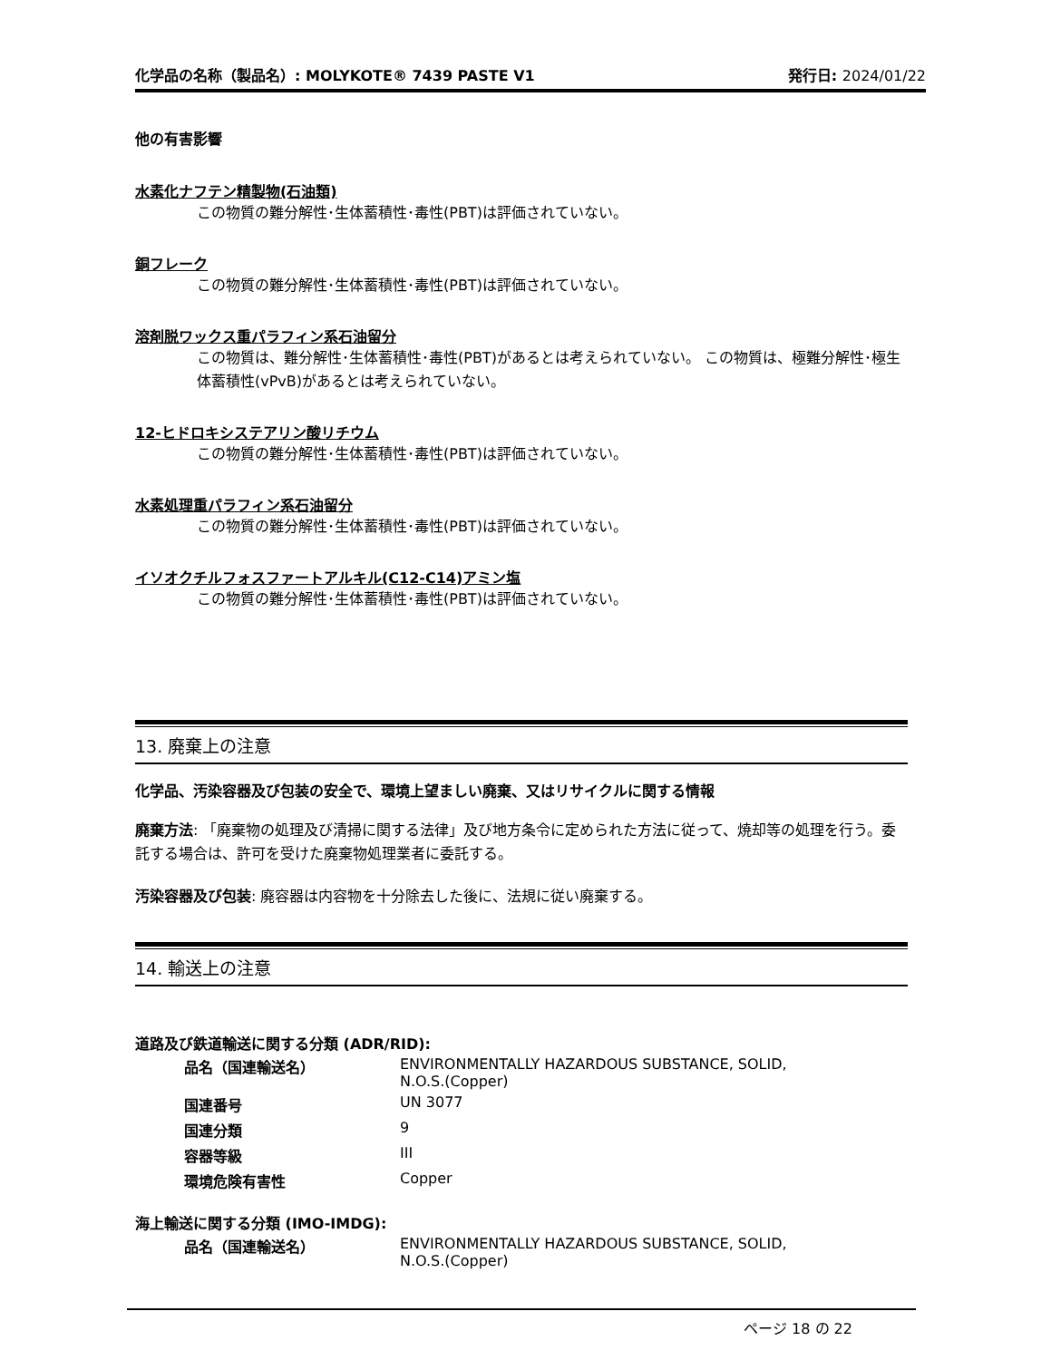化学品の名称（製品名）: MOLYKOTE® 7439 PASTE V1 発行日: 2024/01/22
他の有害影響
水素化ナフテン精製物(石油類)
この物質の難分解性･生体蓄積性･毒性(PBT)は評価されていない。
銅フレーク
この物質の難分解性･生体蓄積性･毒性(PBT)は評価されていない。
溶剤脱ワックス重パラフィン系石油留分
この物質は、難分解性･生体蓄積性･毒性(PBT)があるとは考えられていない。 この物質は、極難分解性･極生体蓄積性(vPvB)があるとは考えられていない。
12-ヒドロキシステアリン酸リチウム
この物質の難分解性･生体蓄積性･毒性(PBT)は評価されていない。
水素処理重パラフィン系石油留分
この物質の難分解性･生体蓄積性･毒性(PBT)は評価されていない。
イソオクチルフォスファートアルキル(C12-C14)アミン塩
この物質の難分解性･生体蓄積性･毒性(PBT)は評価されていない。
13. 廃棄上の注意
化学品、汚染容器及び包装の安全で、環境上望ましい廃棄、又はリサイクルに関する情報
廃棄方法: 「廃棄物の処理及び清掃に関する法律」及び地方条令に定められた方法に従って、焼却等の処理を行う。委託する場合は、許可を受けた廃棄物処理業者に委託する。
汚染容器及び包装: 廃容器は内容物を十分除去した後に、法規に従い廃棄する。
14. 輸送上の注意
道路及び鉄道輸送に関する分類 (ADR/RID):
| 品名（国連輸送名） | ENVIRONMENTALLY HAZARDOUS SUBSTANCE, SOLID, N.O.S.(Copper) |
| 国連番号 | UN 3077 |
| 国連分類 | 9 |
| 容器等級 | III |
| 環境危険有害性 | Copper |
海上輸送に関する分類 (IMO-IMDG):
| 品名（国連輸送名） | ENVIRONMENTALLY HAZARDOUS SUBSTANCE, SOLID, N.O.S.(Copper) |
ページ 18 の 22